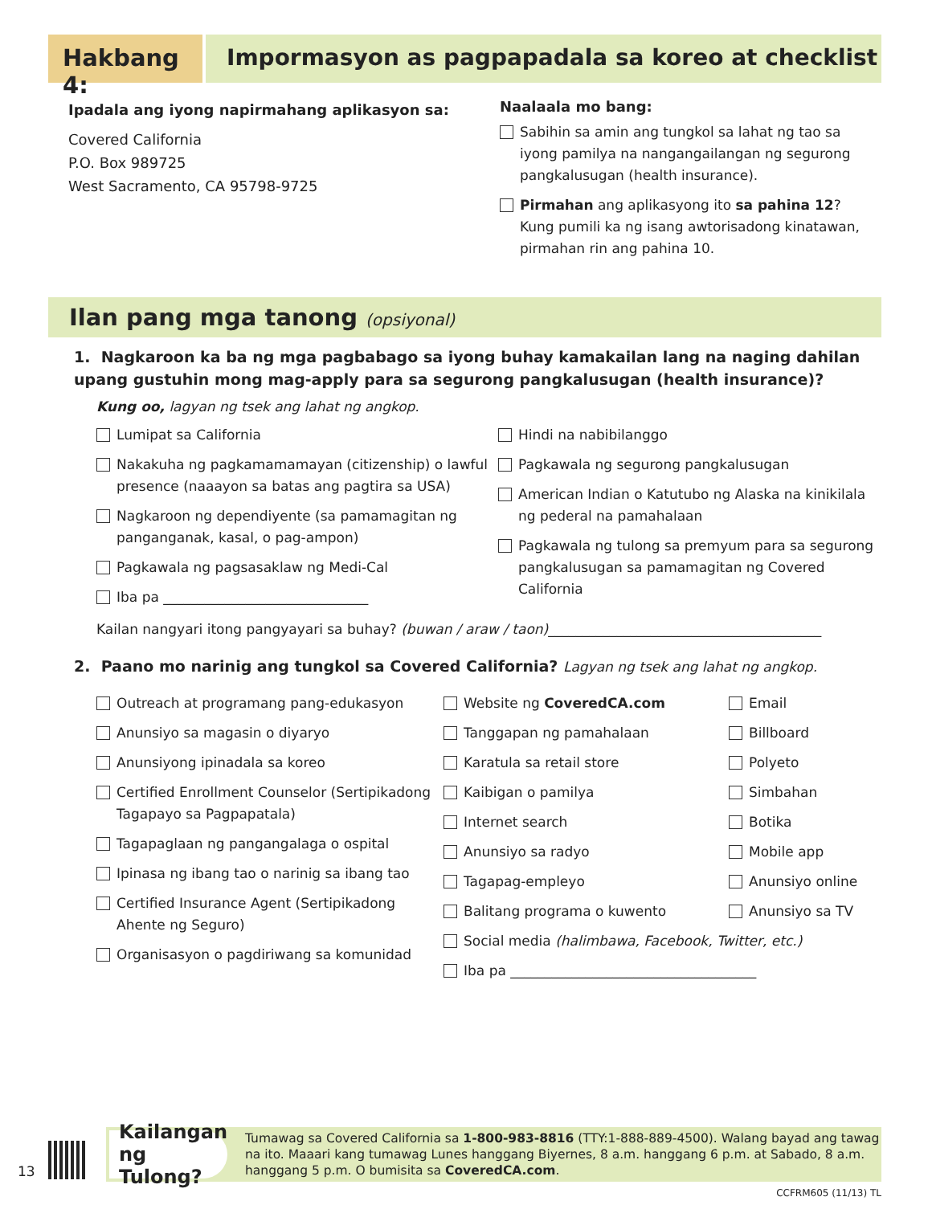Hakbang 4: Impormasyon as pagpapadala sa koreo at checklist
Ipadala ang iyong napirmahang aplikasyon sa:
Covered California
P.O. Box 989725
West Sacramento, CA 95798-9725
Naalaala mo bang:
Sabihin sa amin ang tungkol sa lahat ng tao sa iyong pamilya na nangangailangan ng segurong pangkalusugan (health insurance).
Pirmahan ang aplikasyong ito sa pahina 12? Kung pumili ka ng isang awtorisadong kinatawan, pirmahan rin ang pahina 10.
Ilan pang mga tanong (opsiyonal)
1. Nagkaroon ka ba ng mga pagbabago sa iyong buhay kamakailan lang na naging dahilan upang gustuhin mong mag-apply para sa segurong pangkalusugan (health insurance)?
Kung oo, lagyan ng tsek ang lahat ng angkop.
Lumipat sa California
Nakakuha ng pagkamamamayan (citizenship) o lawful presence (naaayon sa batas ang pagtira sa USA)
Nagkaroon ng dependiyente (sa pamamagitan ng panganganak, kasal, o pag-ampon)
Pagkawala ng pagsasaklaw ng Medi-Cal
Iba pa ______________________________
Hindi na nabibilanggo
Pagkawala ng segurong pangkalusugan
American Indian o Katutubo ng Alaska na kinikilala ng pederal na pamahalaan
Pagkawala ng tulong sa premyum para sa segurong pangkalusugan sa pamamagitan ng Covered California
Kailan nangyari itong pangyayari sa buhay? (buwan / araw / taon)________________________________________
2. Paano mo narinig ang tungkol sa Covered California? Lagyan ng tsek ang lahat ng angkop.
Outreach at programang pang-edukasyon
Anunsiyo sa magasin o diyaryo
Anunsiyong ipinadala sa koreo
Certified Enrollment Counselor (Sertipikadong Tagapayo sa Pagpapatala)
Tagapaglaan ng pangangalaga o ospital
Ipinasa ng ibang tao o narinig sa ibang tao
Certified Insurance Agent (Sertipikadong Ahente ng Seguro)
Organisasyon o pagdiriwang sa komunidad
Website ng CoveredCA.com
Tanggapan ng pamahalaan
Karatula sa retail store
Kaibigan o pamilya
Internet search
Anunsiyo sa radyo
Tagapag-empleyo
Balitang programa o kuwento
Social media (halimbawa, Facebook, Twitter, etc.)
Iba pa ____________________________________
Email
Billboard
Polyeto
Simbahan
Botika
Mobile app
Anunsiyo online
Anunsiyo sa TV
13
Kailangan ng Tulong?
Tumawag sa Covered California sa 1-800-983-8816 (TTY:1-888-889-4500). Walang bayad ang tawag na ito. Maaari kang tumawag Lunes hanggang Biyernes, 8 a.m. hanggang 6 p.m. at Sabado, 8 a.m. hanggang 5 p.m. O bumisita sa CoveredCA.com.
CCFRM605 (11/13) TL